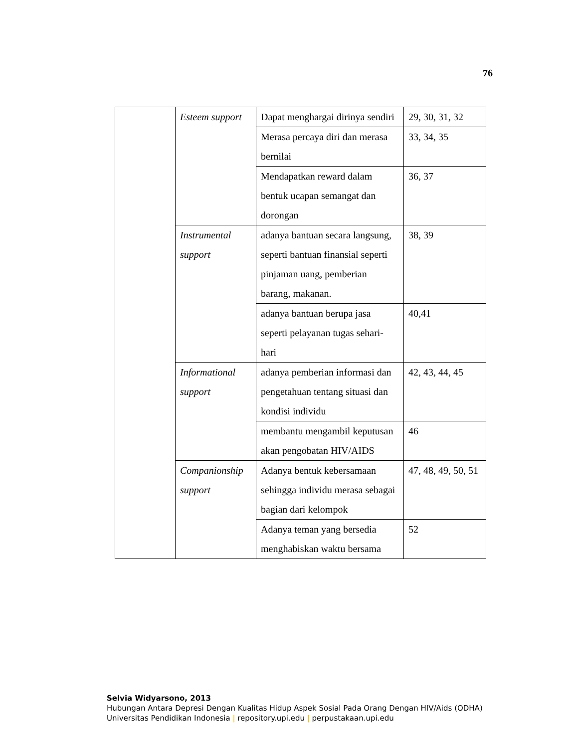76
| | Esteem support | Dapat menghargai dirinya sendiri | 29, 30, 31, 32 |
| | | Merasa percaya diri dan merasa bernilai | 33, 34, 35 |
| | | Mendapatkan reward dalam bentuk ucapan semangat dan dorongan | 36, 37 |
| | Instrumental support | adanya bantuan secara langsung, seperti bantuan finansial seperti pinjaman uang, pemberian barang, makanan. | 38, 39 |
| | | adanya bantuan berupa jasa seperti pelayanan tugas sehari-hari | 40,41 |
| | Informational support | adanya pemberian informasi dan pengetahuan tentang situasi dan kondisi individu | 42, 43, 44, 45 |
| | | membantu mengambil keputusan akan pengobatan HIV/AIDS | 46 |
| | Companionship support | Adanya bentuk kebersamaan sehingga individu merasa sebagai bagian dari kelompok | 47, 48, 49, 50, 51 |
| | | Adanya teman yang bersedia menghabiskan waktu bersama | 52 |
Selvia Widyarsono, 2013
Hubungan Antara Depresi Dengan Kualitas Hidup Aspek Sosial Pada Orang Dengan HIV/Aids (ODHA)
Universitas Pendidikan Indonesia | repository.upi.edu | perpustakaan.upi.edu